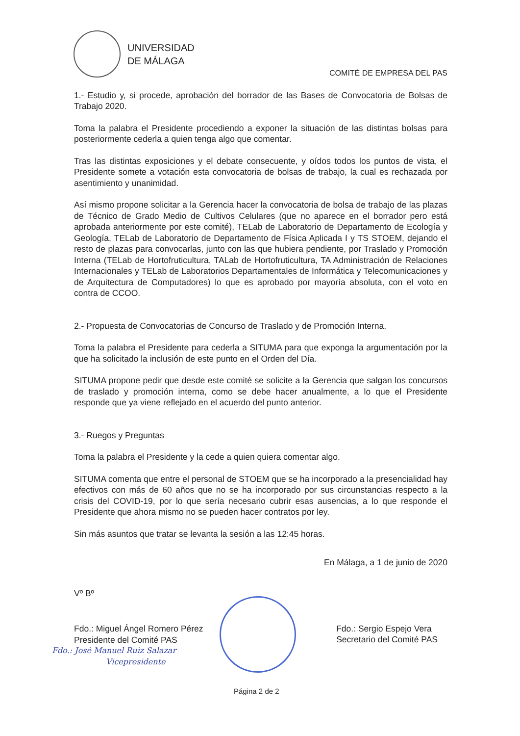UNIVERSIDAD
DE MÁLAGA
COMITÉ DE EMPRESA DEL PAS
1.- Estudio y, si procede, aprobación del borrador de las Bases de Convocatoria de Bolsas de Trabajo 2020.
Toma la palabra el Presidente procediendo a exponer la situación de las distintas bolsas para posteriormente cederla a quien tenga algo que comentar.
Tras las distintas exposiciones y el debate consecuente, y oídos todos los puntos de vista, el Presidente somete a votación esta convocatoria de bolsas de trabajo, la cual es rechazada por asentimiento y unanimidad.
Así mismo propone solicitar a la Gerencia hacer la convocatoria de bolsa de trabajo de las plazas de Técnico de Grado Medio de Cultivos Celulares (que no aparece en el borrador pero está aprobada anteriormente por este comité), TELab de Laboratorio de Departamento de Ecología y Geología, TELab de Laboratorio de Departamento de Física Aplicada I y TS STOEM, dejando el resto de plazas para convocarlas, junto con las que hubiera pendiente, por Traslado y Promoción Interna (TELab de Hortofruticultura, TALab de Hortofruticultura, TA Administración de Relaciones Internacionales y TELab de Laboratorios Departamentales de Informática y Telecomunicaciones y de Arquitectura de Computadores) lo que es aprobado por mayoría absoluta, con el voto en contra de CCOO.
2.- Propuesta de Convocatorias de Concurso de Traslado y de Promoción Interna.
Toma la palabra el Presidente para cederla a SITUMA para que exponga la argumentación por la que ha solicitado la inclusión de este punto en el Orden del Día.
SITUMA propone pedir que desde este comité se solicite a la Gerencia que salgan los concursos de traslado y promoción interna, como se debe hacer anualmente, a lo que el Presidente responde que ya viene reflejado en el acuerdo del punto anterior.
3.- Ruegos y Preguntas
Toma la palabra el Presidente y la cede a quien quiera comentar algo.
SITUMA comenta que entre el personal de STOEM que se ha incorporado a la presencialidad hay efectivos con más de 60 años que no se ha incorporado por sus circunstancias respecto a la crisis del COVID-19, por lo que sería necesario cubrir esas ausencias, a lo que responde el Presidente que ahora mismo no se pueden hacer contratos por ley.
Sin más asuntos que tratar se levanta la sesión a las 12:45 horas.
En Málaga, a 1 de junio de 2020
Vº Bº
Fdo.: Miguel Ángel Romero Pérez
Presidente del Comité PAS
Fdo.: Sergio Espejo Vera
Secretario del Comité PAS
Fdo.: José Manuel Ruiz Salazar
Vicepresidente
Página 2 de 2